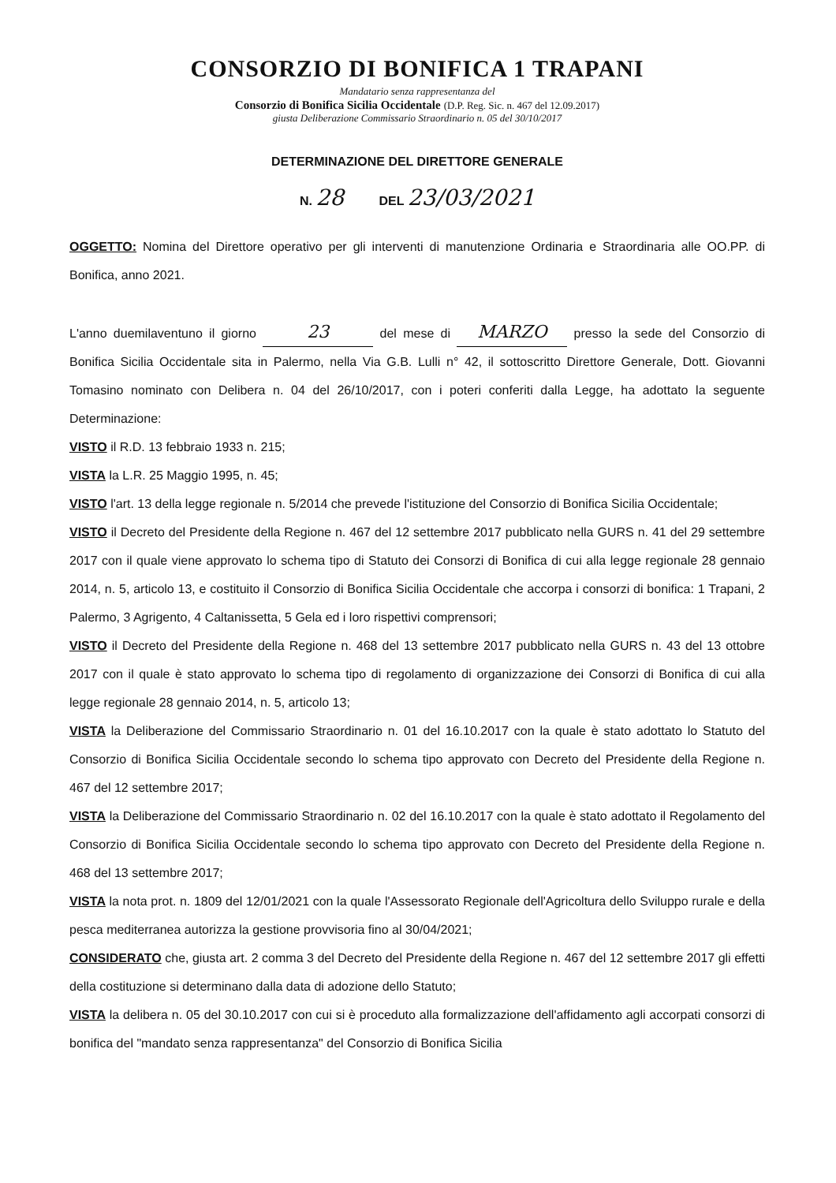CONSORZIO DI BONIFICA 1 TRAPANI
Mandatario senza rappresentanza del
Consorzio di Bonifica Sicilia Occidentale (D.P. Reg. Sic. n. 467 del 12.09.2017)
giusta Deliberazione Commissario Straordinario n. 05 del 30/10/2017
DETERMINAZIONE DEL DIRETTORE GENERALE
N. 28 DEL 23/03/2021
OGGETTO: Nomina del Direttore operativo per gli interventi di manutenzione Ordinaria e Straordinaria alle OO.PP. di Bonifica, anno 2021.
L'anno duemilaventuno il giorno 23 del mese di MARZO presso la sede del Consorzio di Bonifica Sicilia Occidentale sita in Palermo, nella Via G.B. Lulli n° 42, il sottoscritto Direttore Generale, Dott. Giovanni Tomasino nominato con Delibera n. 04 del 26/10/2017, con i poteri conferiti dalla Legge, ha adottato la seguente Determinazione:
VISTO il R.D. 13 febbraio 1933 n. 215;
VISTA la L.R. 25 Maggio 1995, n. 45;
VISTO l'art. 13 della legge regionale n. 5/2014 che prevede l'istituzione del Consorzio di Bonifica Sicilia Occidentale;
VISTO il Decreto del Presidente della Regione n. 467 del 12 settembre 2017 pubblicato nella GURS n. 41 del 29 settembre 2017 con il quale viene approvato lo schema tipo di Statuto dei Consorzi di Bonifica di cui alla legge regionale 28 gennaio 2014, n. 5, articolo 13, e costituito il Consorzio di Bonifica Sicilia Occidentale che accorpa i consorzi di bonifica: 1 Trapani, 2 Palermo, 3 Agrigento, 4 Caltanissetta, 5 Gela ed i loro rispettivi comprensori;
VISTO il Decreto del Presidente della Regione n. 468 del 13 settembre 2017 pubblicato nella GURS n. 43 del 13 ottobre 2017 con il quale è stato approvato lo schema tipo di regolamento di organizzazione dei Consorzi di Bonifica di cui alla legge regionale 28 gennaio 2014, n. 5, articolo 13;
VISTA la Deliberazione del Commissario Straordinario n. 01 del 16.10.2017 con la quale è stato adottato lo Statuto del Consorzio di Bonifica Sicilia Occidentale secondo lo schema tipo approvato con Decreto del Presidente della Regione n. 467 del 12 settembre 2017;
VISTA la Deliberazione del Commissario Straordinario n. 02 del 16.10.2017 con la quale è stato adottato il Regolamento del Consorzio di Bonifica Sicilia Occidentale secondo lo schema tipo approvato con Decreto del Presidente della Regione n. 468 del 13 settembre 2017;
VISTA la nota prot. n. 1809 del 12/01/2021 con la quale l'Assessorato Regionale dell'Agricoltura dello Sviluppo rurale e della pesca mediterranea autorizza la gestione provvisoria fino al 30/04/2021;
CONSIDERATO che, giusta art. 2 comma 3 del Decreto del Presidente della Regione n. 467 del 12 settembre 2017 gli effetti della costituzione si determinano dalla data di adozione dello Statuto;
VISTA la delibera n. 05 del 30.10.2017 con cui si è proceduto alla formalizzazione dell'affidamento agli accorpati consorzi di bonifica del "mandato senza rappresentanza" del Consorzio di Bonifica Sicilia